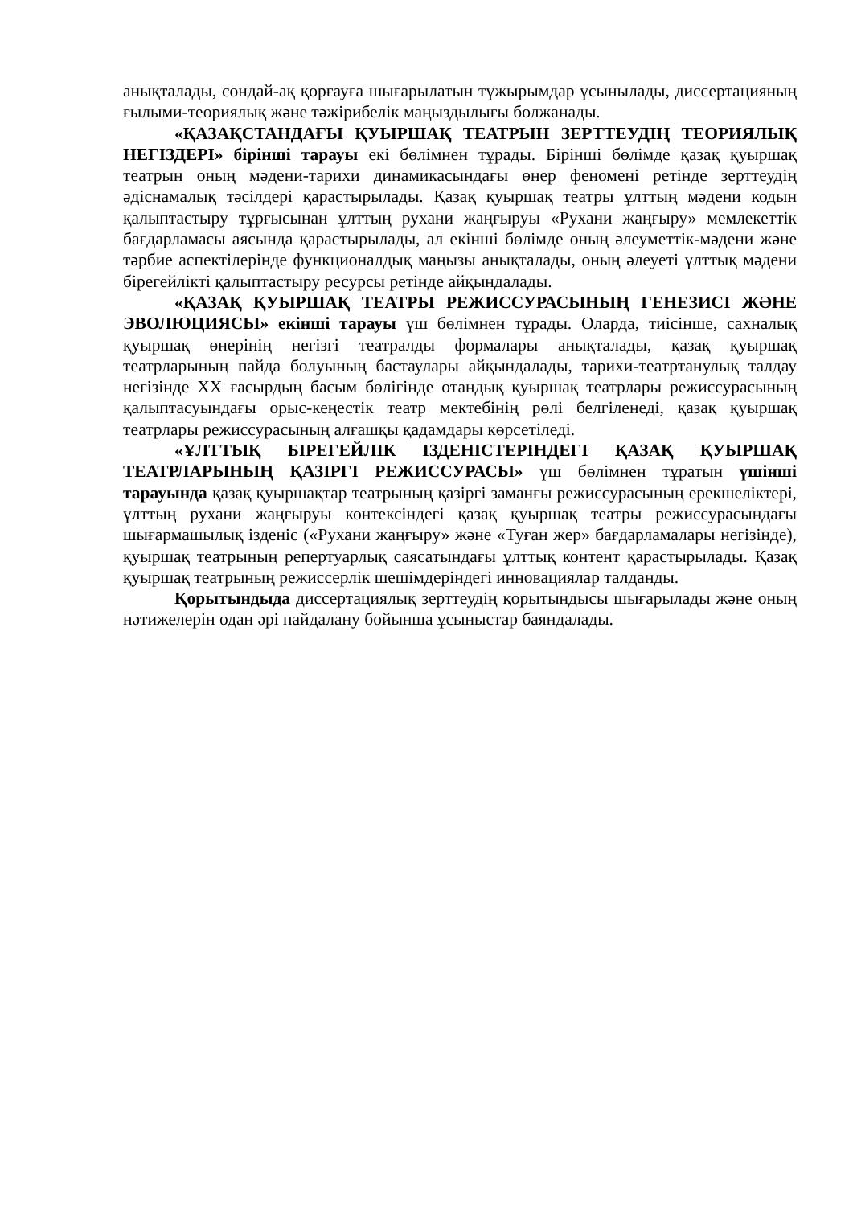анықталады, сондай-ақ қорғауға шығарылатын тұжырымдар ұсынылады, диссертацияның ғылыми-теориялық және тәжірибелік маңыздылығы болжанады.
«ҚАЗАҚСТАНДАҒЫ ҚУЫРШАҚ ТЕАТРЫН ЗЕРТТЕУДІҢ ТЕОРИЯЛЫҚ НЕГІЗДЕРІ» бірінші тарауы екі бөлімнен тұрады. Бірінші бөлімде қазақ қуыршақ театрын оның мәдени-тарихи динамикасындағы өнер феномені ретінде зерттеудің әдіснамалық тәсілдері қарастырылады. Қазақ қуыршақ театры ұлттың мәдени кодын қалыптастыру тұрғысынан ұлттың рухани жаңғыруы «Рухани жаңғыру» мемлекеттік бағдарламасы аясында қарастырылады, ал екінші бөлімде оның әлеуметтік-мәдени және тәрбие аспектілерінде функционалдық маңызы анықталады, оның әлеуеті ұлттық мәдени бірегейлікті қалыптастыру ресурсы ретінде айқындалады.
«ҚАЗАҚ ҚУЫРШАҚ ТЕАТРЫ РЕЖИССУРАСЫНЫҢ ГЕНЕЗИСІ ЖӘНЕ ЭВОЛЮЦИЯСЫ» екінші тарауы үш бөлімнен тұрады. Оларда, тиісінше, сахналық қуыршақ өнерінің негізгі театралды формалары анықталады, қазақ қуыршақ театрларының пайда болуының бастаулары айқындалады, тарихи-театртанулық талдау негізінде XX ғасырдың басым бөлігінде отандық қуыршақ театрлары режиссурасының қалыптасуындағы орыс-кеңестік театр мектебінің рөлі белгіленеді, қазақ қуыршақ театрлары режиссурасының алғашқы қадамдары көрсетіледі.
«ҰЛТТЫҚ БІРЕГЕЙЛІК ІЗДЕНІСТЕРІНДЕГІ ҚАЗАҚ ҚУЫРШАҚ ТЕАТРЛАРЫНЫҢ ҚАЗІРГІ РЕЖИССУРАСЫ» үш бөлімнен тұратын үшінші тарауында қазақ қуыршақтар театрының қазіргі заманғы режиссурасының ерекшеліктері, ұлттың рухани жаңғыруы контексіндегі қазақ қуыршақ театры режиссурасындағы шығармашылық ізденіс («Рухани жаңғыру» және «Туған жер» бағдарламалары негізінде), қуыршақ театрының репертуарлық саясатындағы ұлттық контент қарастырылады. Қазақ қуыршақ театрының режиссерлік шешімдеріндегі инновациялар талданды.
Қорытындыда диссертациялық зерттеудің қорытындысы шығарылады және оның нәтижелерін одан әрі пайдалану бойынша ұсыныстар баяндалады.